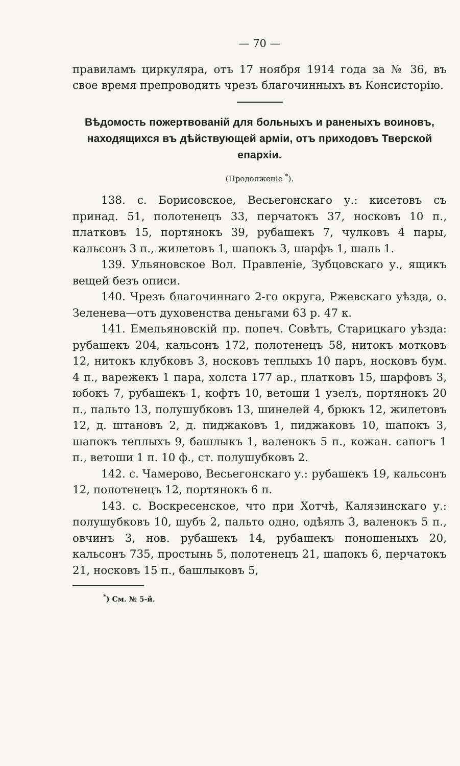— 70 —
правиламъ циркуляра, отъ 17 ноября 1914 года за № 36, въ свое время препроводить чрезъ благочинныхъ въ Консисторію.
Вѣдомость пожертвованій для больныхъ и раненыхъ воиновъ, находящихся въ дѣйствующей арміи, отъ приходовъ Тверской епархіи.
(Продолженіе <sup>*</sup>).
138. с. Борисовское, Весьегонскаго у.: кисетовъ съ принад. 51, полотенецъ 33, перчатокъ 37, носковъ 10 п., платковъ 15, портянокъ 39, рубашекъ 7, чулковъ 4 пары, кальсонъ 3 п., жилетовъ 1, шапокъ 3, шарфъ 1, шаль 1.
139. Ульяновское Вол. Правленіе, Зубцовскаго у., ящикъ вещей безъ описи.
140. Чрезъ благочиннаго 2-го округа, Ржевскаго уѣзда, о. Зеленева—отъ духовенства деньгами 63 р. 47 к.
141. Емельяновскій пр. попеч. Совѣтъ, Старицкаго уѣзда: рубашекъ 204, кальсонъ 172, полотенецъ 58, нитокъ мотковъ 12, нитокъ клубковъ 3, носковъ теплыхъ 10 паръ, носковъ бум. 4 п., варежекъ 1 пара, холста 177 ар., платковъ 15, шарфовъ 3, юбокъ 7, рубашекъ 1, кофтъ 10, ветоши 1 узелъ, портянокъ 20 п., пальто 13, полушубковъ 13, шинелей 4, брюкъ 12, жилетовъ 12, д. штановъ 2, д. пиджаковъ 1, пиджаковъ 10, шапокъ 3, шапокъ теплыхъ 9, башлыкъ 1, валенокъ 5 п., кожан. сапогъ 1 п., ветоши 1 п. 10 ф., ст. полушубковъ 2.
142. с. Чамерово, Весьегонскаго у.: рубашекъ 19, кальсонъ 12, полотенецъ 12, портянокъ 6 п.
143. с. Воскресенское, что при Хотчѣ, Калязинскаго у.: полушубковъ 10, шубъ 2, пальто одно, одѣялъ 3, валенокъ 5 п., овчинъ 3, нов. рубашекъ 14, рубашекъ поношеныхъ 20, кальсонъ 735, простынь 5, полотенецъ 21, шапокъ 6, перчатокъ 21, носковъ 15 п., башлыковъ 5,
<sup>*</sup>) См. № 5-й.